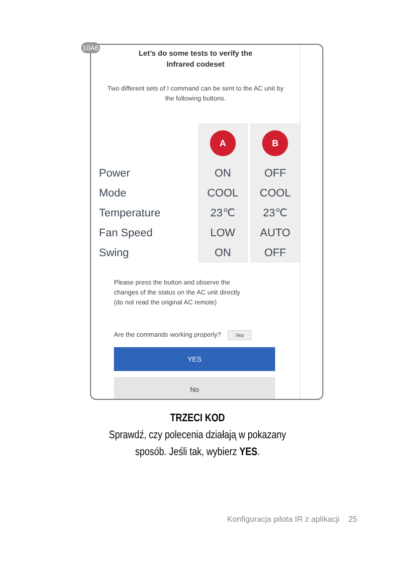Let’s do some tests to verify the
Infrared codeset
Two different sets of I command can be sent to the AC unit by the following buttons.
| | A | | B |
| --- | --- | --- | --- |
| Power | ON | | OFF |
| Mode | COOL | | COOL |
| Temperature | 23℃ | | 23℃ |
| Fan Speed | LOW | | AUTO |
| Swing | ON | | OFF |
Please press the button and observe the
changes of the status on the AC unit directly
(do not read the original AC remote)
Are the commands working properly? Skip
YES
No
10A6
TRZECI KOD
Sprawdź, czy polecenia działają w pokazany
sposób. Jeśli tak, wybierz YES.
Konfiguracja pilota IR z aplikacji 25